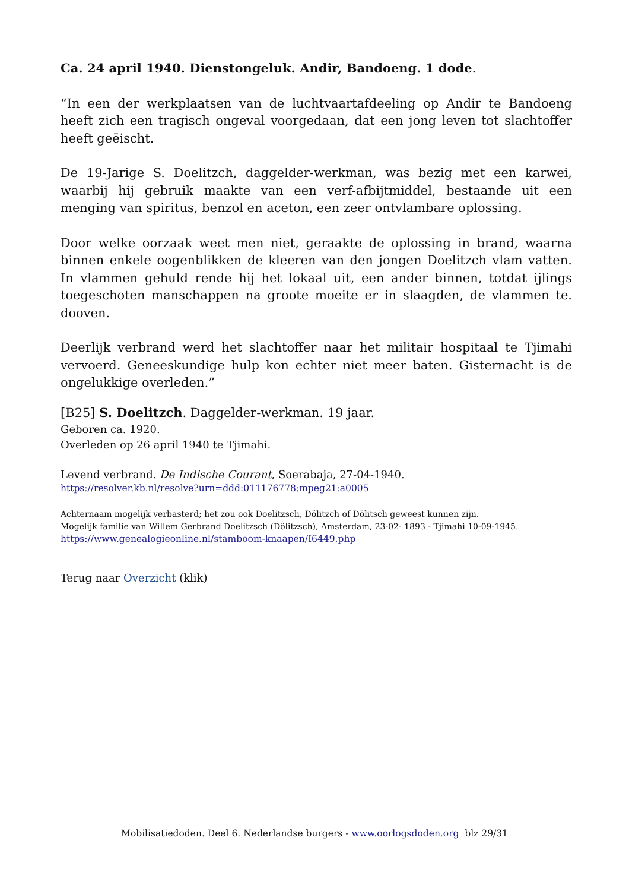Ca. 24 april 1940. Dienstongeluk. Andir, Bandoeng. 1 dode.
“In een der werkplaatsen van de luchtvaartafdeeling op Andir te Bandoeng heeft zich een tragisch ongeval voorgedaan, dat een jong leven tot slachtoffer heeft geëischt.
De 19-Jarige S. Doelitzch, daggelder-werkman, was bezig met een karwei, waarbij hij gebruik maakte van een verf-afbijtmiddel, bestaande uit een menging van spiritus, benzol en aceton, een zeer ontvlambare oplossing.
Door welke oorzaak weet men niet, geraakte de oplossing in brand, waarna binnen enkele oogenblikken de kleeren van den jongen Doelitzch vlam vatten. In vlammen gehuld rende hij het lokaal uit, een ander binnen, totdat ijlings toegeschoten manschappen na groote moeite er in slaagden, de vlammen te. dooven.
Deerlijk verbrand werd het slachtoffer naar het militair hospitaal te Tjimahi vervoerd. Geneeskundige hulp kon echter niet meer baten. Gisternacht is de ongelukkige overleden.”
[B25] S. Doelitzch. Daggelder-werkman. 19 jaar.
Geboren ca. 1920.
Overleden op 26 april 1940 te Tjimahi.
Levend verbrand. De Indische Courant, Soerabaja, 27-04-1940.
https://resolver.kb.nl/resolve?urn=ddd:011176778:mpeg21:a0005
Achternaam mogelijk verbasterd; het zou ook Doelitzsch, Dölitzch of Dölitsch geweest kunnen zijn.
Mogelijk familie van Willem Gerbrand Doelitzsch (Dölitzsch), Amsterdam, 23-02- 1893 - Tjimahi 10-09-1945.
https://www.genealogieonline.nl/stamboom-knaapen/I6449.php
Terug naar Overzicht (klik)
Mobilisatiedoden. Deel 6. Nederlandse burgers - www.oorlogsdoden.org blz 29/31